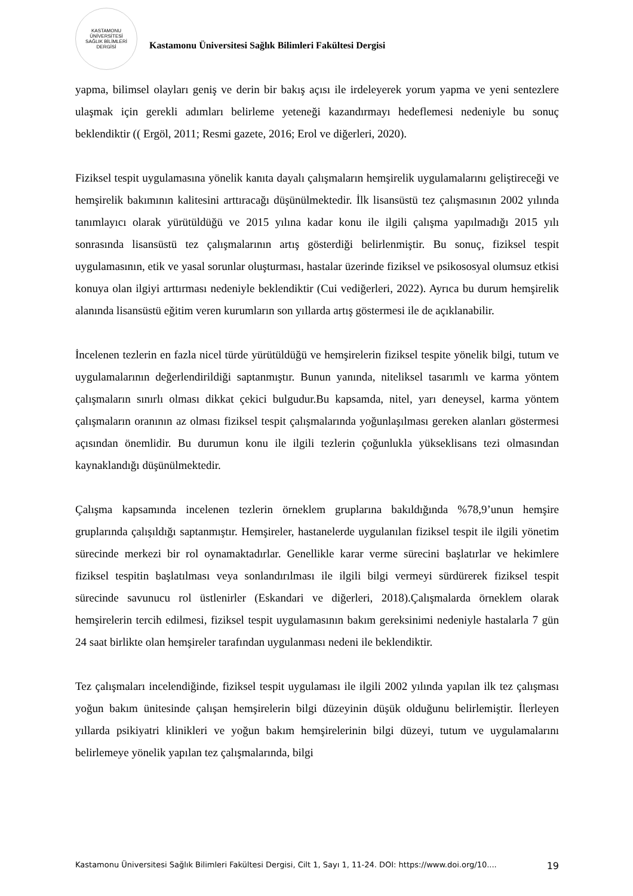KASTAMONU ÜNİVERSİTESİ
SAĞLIK BİLİMLERİ DERGİSİ
Kastamonu Üniversitesi Sağlık Bilimleri Fakültesi Dergisi
yapma, bilimsel olayları geniş ve derin bir bakış açısı ile irdeleyerek yorum yapma ve yeni sentezlere ulaşmak için gerekli adımları belirleme yeteneği kazandırmayı hedeflemesi nedeniyle bu sonuç beklendiktir (( Ergöl, 2011; Resmi gazete, 2016; Erol ve diğerleri, 2020).
Fiziksel tespit uygulamasına yönelik kanıta dayalı çalışmaların hemşirelik uygulamalarını geliştireceği ve hemşirelik bakımının kalitesini arttıracağı düşünülmektedir. İlk lisansüstü tez çalışmasının 2002 yılında tanımlayıcı olarak yürütüldüğü ve 2015 yılına kadar konu ile ilgili çalışma yapılmadığı 2015 yılı sonrasında lisansüstü tez çalışmalarının artış gösterdiği belirlenmiştir. Bu sonuç, fiziksel tespit uygulamasının, etik ve yasal sorunlar oluşturması, hastalar üzerinde fiziksel ve psikososyal olumsuz etkisi konuya olan ilgiyi arttırması nedeniyle beklendiktir (Cui vediğerleri, 2022). Ayrıca bu durum hemşirelik alanında lisansüstü eğitim veren kurumların son yıllarda artış göstermesi ile de açıklanabilir.
İncelenen tezlerin en fazla nicel türde yürütüldüğü ve hemşirelerin fiziksel tespite yönelik bilgi, tutum ve uygulamalarının değerlendirildiği saptanmıştır. Bunun yanında, niteliksel tasarımlı ve karma yöntem çalışmaların sınırlı olması dikkat çekici bulgudur.Bu kapsamda, nitel, yarı deneysel, karma yöntem çalışmaların oranının az olması fiziksel tespit çalışmalarında yoğunlaşılması gereken alanları göstermesi açısından önemlidir. Bu durumun konu ile ilgili tezlerin çoğunlukla yükseklisans tezi olmasından kaynaklandığı düşünülmektedir.
Çalışma kapsamında incelenen tezlerin örneklem gruplarına bakıldığında %78,9’unun hemşire gruplarında çalışıldığı saptanmıştır. Hemşireler, hastanelerde uygulanılan fiziksel tespit ile ilgili yönetim sürecinde merkezi bir rol oynamaktadırlar. Genellikle karar verme sürecini başlatırlar ve hekimlere fiziksel tespitin başlatılması veya sonlandırılması ile ilgili bilgi vermeyi sürdürerek fiziksel tespit sürecinde savunucu rol üstlenirler (Eskandari ve diğerleri, 2018).Çalışmalarda örneklem olarak hemşirelerin tercih edilmesi, fiziksel tespit uygulamasının bakım gereksinimi nedeniyle hastalarla 7 gün 24 saat birlikte olan hemşireler tarafından uygulanması nedeni ile beklendiktir.
Tez çalışmaları incelendiğinde, fiziksel tespit uygulaması ile ilgili 2002 yılında yapılan ilk tez çalışması yoğun bakım ünitesinde çalışan hemşirelerin bilgi düzeyinin düşük olduğunu belirlemiştir. İlerleyen yıllarda psikiyatri klinikleri ve yoğun bakım hemşirelerinin bilgi düzeyi, tutum ve uygulamalarını belirlemeye yönelik yapılan tez çalışmalarında, bilgi
Kastamonu Üniversitesi Sağlık Bilimleri Fakültesi Dergisi, Cilt 1, Sayı 1, 11-24. DOI: https://www.doi.org/10.... 19